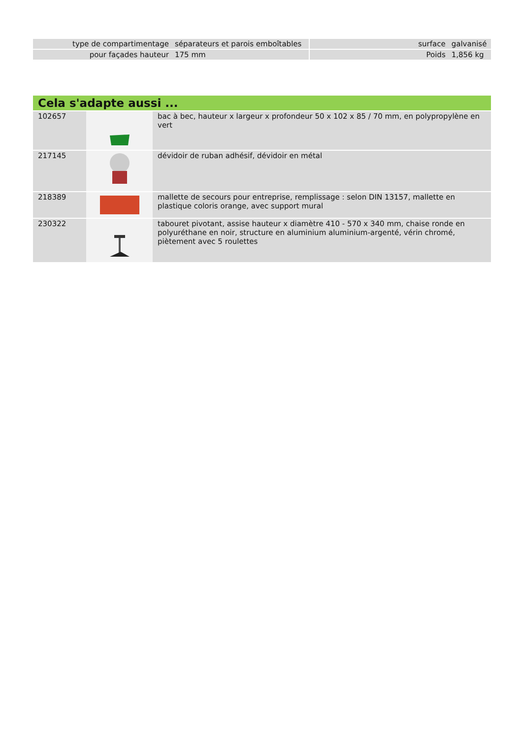| type de compartimentage | séparateurs et parois emboîtables | | surface | galvanisé |
| pour façades hauteur | 175 mm | | Poids | 1,856 kg |
Cela s'adapte aussi ...
| 102657 | | bac à bec, hauteur x largeur x profondeur 50 x 102 x 85 / 70 mm, en polypropylène en vert |
| 217145 | | dévidoir de ruban adhésif, dévidoir en métal |
| 218389 | | mallette de secours pour entreprise, remplissage : selon DIN 13157, mallette en plastique coloris orange, avec support mural |
| 230322 | | tabouret pivotant, assise hauteur x diamètre 410 - 570 x 340 mm, chaise ronde en polyuréthane en noir, structure en aluminium aluminium-argenté, vérin chromé, piètement avec 5 roulettes |